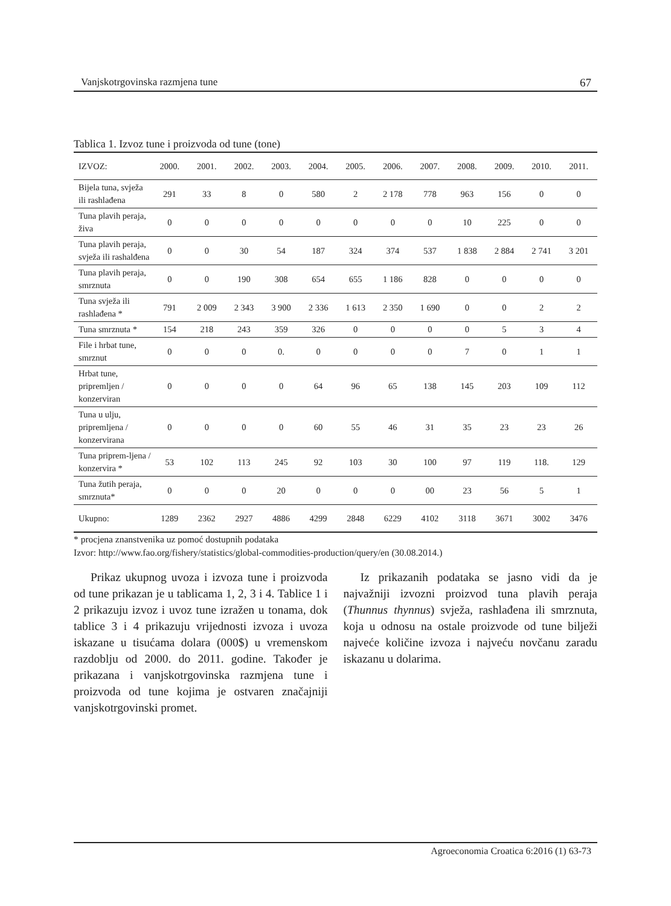Vanjskotrgovinska razmjena tune 67
Tablica 1. Izvoz tune i proizvoda od tune (tone)
| IZVOZ: | 2000. | 2001. | 2002. | 2003. | 2004. | 2005. | 2006. | 2007. | 2008. | 2009. | 2010. | 2011. |
| --- | --- | --- | --- | --- | --- | --- | --- | --- | --- | --- | --- | --- |
| Bijela tuna, svježa ili rashlađena | 291 | 33 | 8 | 0 | 580 | 2 | 2 178 | 778 | 963 | 156 | 0 | 0 |
| Tuna plavih peraja, živa | 0 | 0 | 0 | 0 | 0 | 0 | 0 | 0 | 10 | 225 | 0 | 0 |
| Tuna plavih peraja, svježa ili rashalđena | 0 | 0 | 30 | 54 | 187 | 324 | 374 | 537 | 1 838 | 2 884 | 2 741 | 3 201 |
| Tuna plavih peraja, smrznuta | 0 | 0 | 190 | 308 | 654 | 655 | 1 186 | 828 | 0 | 0 | 0 | 0 |
| Tuna svježa ili rashlađena * | 791 | 2 009 | 2 343 | 3 900 | 2 336 | 1 613 | 2 350 | 1 690 | 0 | 0 | 2 | 2 |
| Tuna smrznuta * | 154 | 218 | 243 | 359 | 326 | 0 | 0 | 0 | 0 | 5 | 3 | 4 |
| File i hrbat tune, smrznut | 0 | 0 | 0 | 0. | 0 | 0 | 0 | 0 | 7 | 0 | 1 | 1 |
| Hrbat tune, pripremljen / konzerviran | 0 | 0 | 0 | 0 | 64 | 96 | 65 | 138 | 145 | 203 | 109 | 112 |
| Tuna u ulju, pripremljena / konzervirana | 0 | 0 | 0 | 0 | 60 | 55 | 46 | 31 | 35 | 23 | 23 | 26 |
| Tuna priprem-ljena / konzervira * | 53 | 102 | 113 | 245 | 92 | 103 | 30 | 100 | 97 | 119 | 118. | 129 |
| Tuna žutih peraja, smrznuta* | 0 | 0 | 0 | 20 | 0 | 0 | 0 | 00 | 23 | 56 | 5 | 1 |
| Ukupno: | 1289 | 2362 | 2927 | 4886 | 4299 | 2848 | 6229 | 4102 | 3118 | 3671 | 3002 | 3476 |
* procjena znanstvenika uz pomoć dostupnih podataka
Izvor: http://www.fao.org/fishery/statistics/global-commodities-production/query/en (30.08.2014.)
Prikaz ukupnog uvoza i izvoza tune i proizvoda od tune prikazan je u tablicama 1, 2, 3 i 4. Tablice 1 i 2 prikazuju izvoz i uvoz tune izražen u tonama, dok tablice 3 i 4 prikazuju vrijednosti izvoza i uvoza iskazane u tisućama dolara (000$) u vremenskom razdoblju od 2000. do 2011. godine. Također je prikazana i vanjskotrgovinska razmjena tune i proizvoda od tune kojima je ostvaren značajniji vanjskotrgovinski promet.
Iz prikazanih podataka se jasno vidi da je najvažniji izvozni proizvod tuna plavih peraja (Thunnus thynnus) svježa, rashlađena ili smrznuta, koja u odnosu na ostale proizvode od tune bilježi najveće količine izvoza i najveću novčanu zaradu iskazanu u dolarima.
Agroeconomia Croatica 6:2016 (1) 63-73